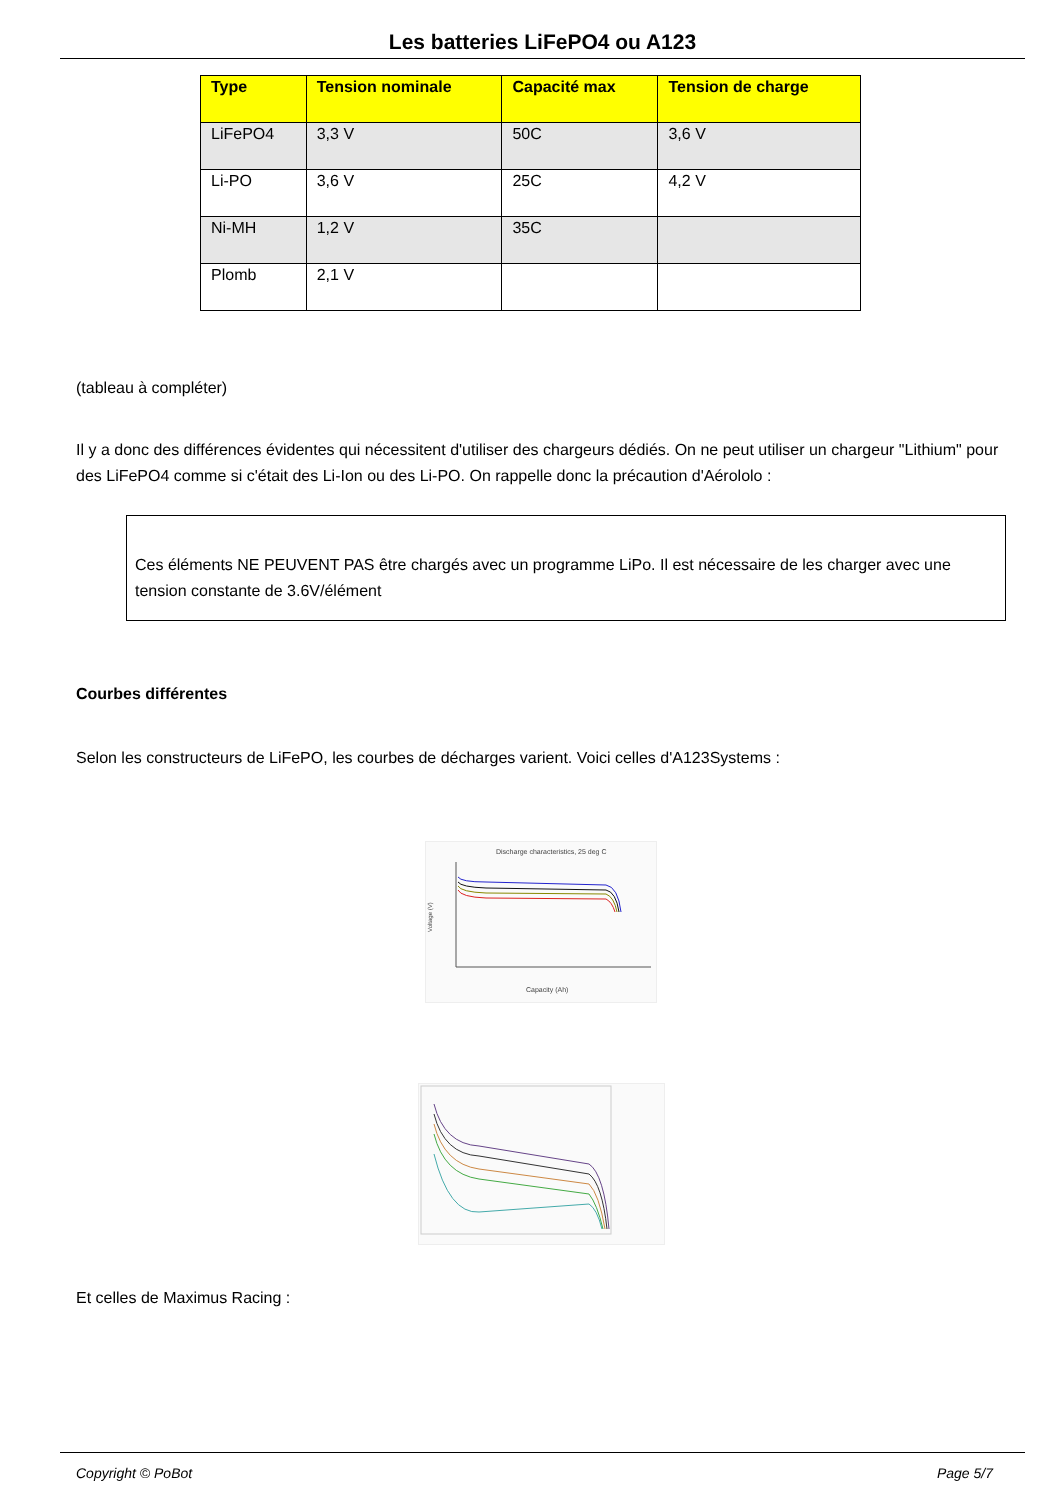Les batteries LiFePO4 ou A123
| Type | Tension nominale | Capacité max | Tension de charge |
| --- | --- | --- | --- |
| LiFePO4 | 3,3 V | 50C | 3,6 V |
| Li-PO | 3,6 V | 25C | 4,2 V |
| Ni-MH | 1,2 V | 35C | |
| Plomb | 2,1 V | | |
(tableau à compléter)
Il y a donc des différences évidentes qui nécessitent d'utiliser des chargeurs dédiés. On ne peut utiliser un chargeur "Lithium" pour des LiFePO4 comme si c'était des Li-Ion ou des Li-PO. On rappelle donc la précaution d'Aérololo :
Ces éléments NE PEUVENT PAS être chargés avec un programme LiPo. Il est nécessaire de les charger avec une tension constante de 3.6V/élément
Courbes différentes
Selon les constructeurs de LiFePO, les courbes de décharges varient. Voici celles d'A123Systems :
Discharge characteristics, 25 deg C
Voltage (V)
Capacity (Ah)
Et celles de Maximus Racing :
Copyright © PoBot Page 5/7